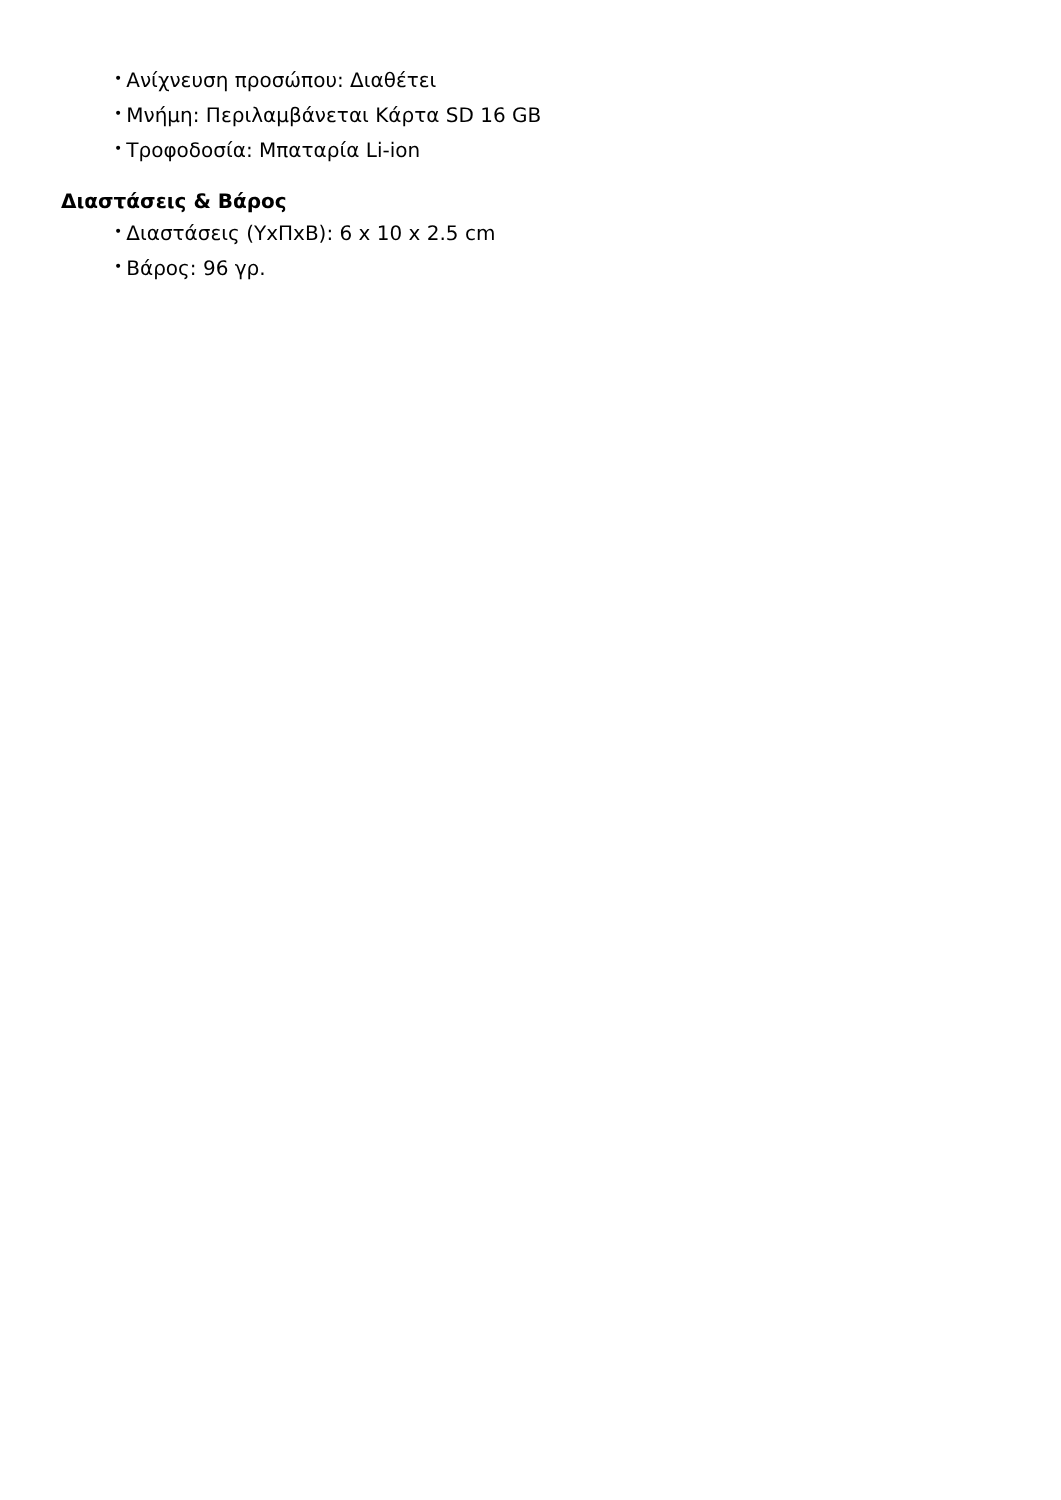• Ανίχνευση προσώπου: Διαθέτει
• Μνήμη: Περιλαμβάνεται Κάρτα SD 16 GB
• Τροφοδοσία: Μπαταρία Li-ion
Διαστάσεις & Βάρος
• Διαστάσεις (ΥxΠxΒ): 6 x 10 x 2.5 cm
• Βάρος: 96 γρ.